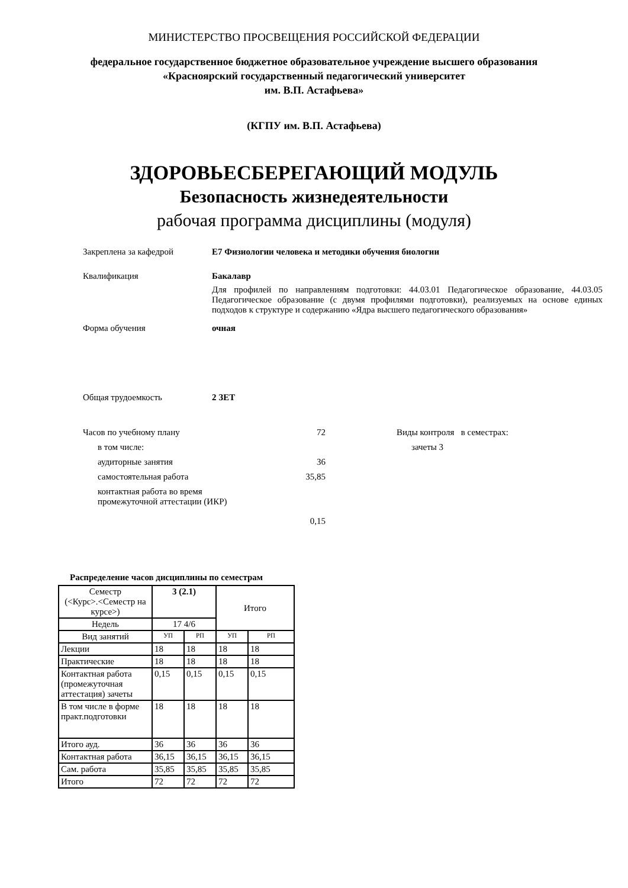МИНИСТЕРСТВО ПРОСВЕЩЕНИЯ РОССИЙСКОЙ ФЕДЕРАЦИИ
федеральное государственное бюджетное образовательное учреждение высшего образования
«Красноярский государственный педагогический университет
им. В.П. Астафьева»
(КГПУ им. В.П. Астафьева)
ЗДОРОВЬЕСБЕРЕГАЮЩИЙ МОДУЛЬ
Безопасность жизнедеятельности
рабочая программа дисциплины (модуля)
Закреплена за кафедрой Е7 Физиологии человека и методики обучения биологии
Квалификация Бакалавр
Для профилей по направлениям подготовки: 44.03.01 Педагогическое образование, 44.03.05 Педагогическое образование (с двумя профилями подготовки), реализуемых на основе единых подходов к структуре и содержанию «Ядра высшего педагогического образования»
Форма обучения очная
Общая трудоемкость 2 ЗЕТ
Часов по учебному плану 72
в том числе:
аудиторные занятия 36
самостоятельная работа 35,85
контактная работа во время промежуточной аттестации (ИКР)
0,15
Виды контроля в семестрах:
зачеты 3
Распределение часов дисциплины по семестрам
| Семестр (<Курс>.<Семестр на курсе>) | 3 (2.1) | | Итого | |
| --- | --- | --- | --- | --- |
| Недель | 17 4/6 | | | |
| Вид занятий | УП | РП | УП | РП |
| Лекции | 18 | 18 | 18 | 18 |
| Практические | 18 | 18 | 18 | 18 |
| Контактная работа (промежуточная аттестация) зачеты | 0,15 | 0,15 | 0,15 | 0,15 |
| В том числе в форме практ.подготовки | 18 | 18 | 18 | 18 |
| Итого ауд. | 36 | 36 | 36 | 36 |
| Контактная работа | 36,15 | 36,15 | 36,15 | 36,15 |
| Сам. работа | 35,85 | 35,85 | 35,85 | 35,85 |
| Итого | 72 | 72 | 72 | 72 |